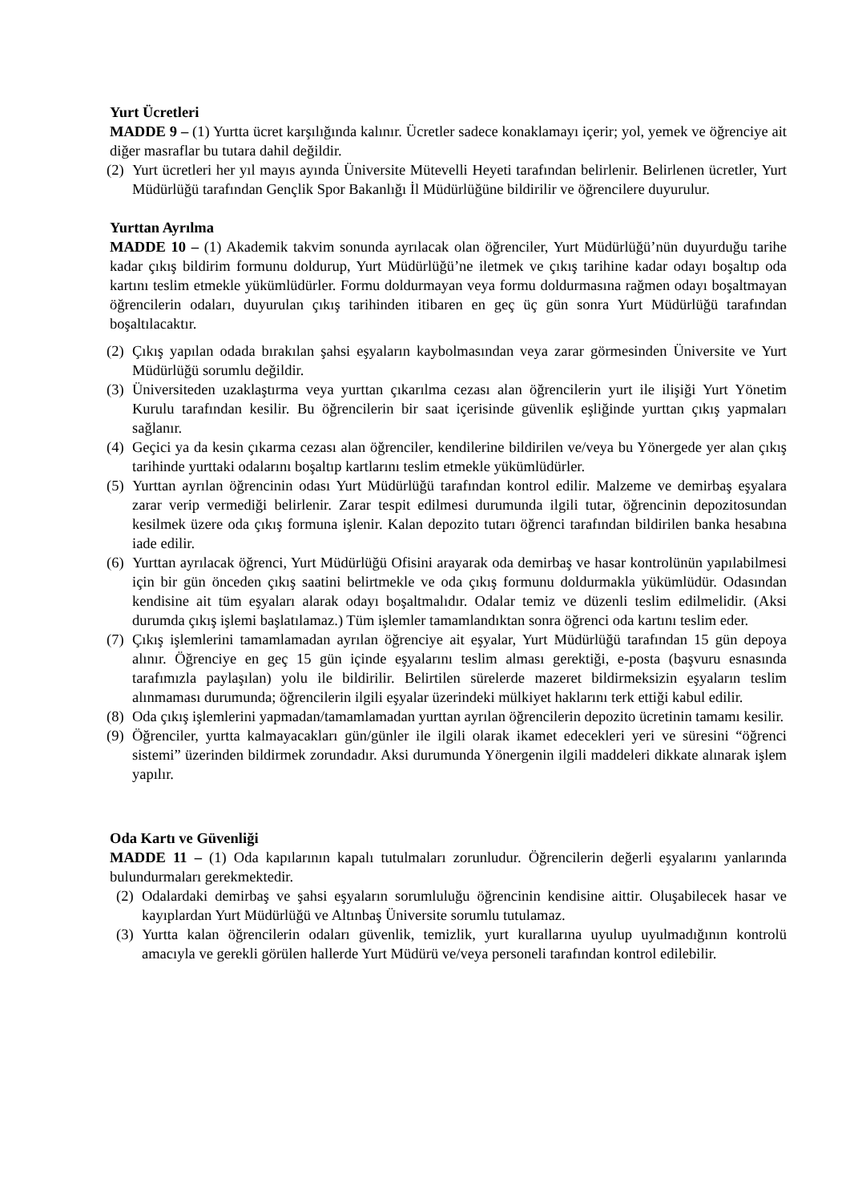Yurt Ücretleri
MADDE 9 – (1) Yurtta ücret karşılığında kalınır. Ücretler sadece konaklamayı içerir; yol, yemek ve öğrenciye ait diğer masraflar bu tutara dahil değildir.
(2) Yurt ücretleri her yıl mayıs ayında Üniversite Mütevelli Heyeti tarafından belirlenir. Belirlenen ücretler, Yurt Müdürlüğü tarafından Gençlik Spor Bakanlığı İl Müdürlüğüne bildirilir ve öğrencilere duyurulur.
Yurttan Ayrılma
MADDE 10 – (1) Akademik takvim sonunda ayrılacak olan öğrenciler, Yurt Müdürlüğü’nün duyurduğu tarihe kadar çıkış bildirim formunu doldurup, Yurt Müdürlüğü’ne iletmek ve çıkış tarihine kadar odayı boşaltıp oda kartını teslim etmekle yükümlüdürler. Formu doldurmayan veya formu doldurmasına rağmen odayı boşaltmayan öğrencilerin odaları, duyurulan çıkış tarihinden itibaren en geç üç gün sonra Yurt Müdürlüğü tarafından boşaltılacaktır.
(2) Çıkış yapılan odada bırakılan şahsi eşyaların kaybolmasından veya zarar görmesinden Üniversite ve Yurt Müdürlüğü sorumlu değildir.
(3) Üniversiteden uzaklaştırma veya yurttan çıkarılma cezası alan öğrencilerin yurt ile ilişiği Yurt Yönetim Kurulu tarafından kesilir. Bu öğrencilerin bir saat içerisinde güvenlik eşliğinde yurttan çıkış yapmaları sağlanır.
(4) Geçici ya da kesin çıkarma cezası alan öğrenciler, kendilerine bildirilen ve/veya bu Yönergede yer alan çıkış tarihinde yurttaki odalarını boşaltıp kartlarını teslim etmekle yükümlüdürler.
(5) Yurttan ayrılan öğrencinin odası Yurt Müdürlüğü tarafından kontrol edilir. Malzeme ve demirbaş eşyalara zarar verip vermediği belirlenir. Zarar tespit edilmesi durumunda ilgili tutar, öğrencinin depozitosundan kesilmek üzere oda çıkış formuna işlenir. Kalan depozito tutarı öğrenci tarafından bildirilen banka hesabına iade edilir.
(6) Yurttan ayrılacak öğrenci, Yurt Müdürlüğü Ofisini arayarak oda demirbaş ve hasar kontrolünün yapılabilmesi için bir gün önceden çıkış saatini belirtmekle ve oda çıkış formunu doldurmakla yükümlüdür. Odasından kendisine ait tüm eşyaları alarak odayı boşaltmalıdır. Odalar temiz ve düzenli teslim edilmelidir. (Aksi durumda çıkış işlemi başlatılamaz.) Tüm işlemler tamamlandıktan sonra öğrenci oda kartını teslim eder.
(7) Çıkış işlemlerini tamamlamadan ayrılan öğrenciye ait eşyalar, Yurt Müdürlüğü tarafından 15 gün depoya alınır. Öğrenciye en geç 15 gün içinde eşyalarını teslim alması gerektiği, e-posta (başvuru esnasında tarafımızla paylaşılan) yolu ile bildirilir. Belirtilen sürelerde mazeret bildirmeksizin eşyaların teslim alınmaması durumunda; öğrencilerin ilgili eşyalar üzerindeki mülkiyet haklarını terk ettiği kabul edilir.
(8) Oda çıkış işlemlerini yapmadan/tamamlamadan yurttan ayrılan öğrencilerin depozito ücretinin tamamı kesilir.
(9) Öğrenciler, yurtta kalmayacakları gün/günler ile ilgili olarak ikamet edecekleri yeri ve süresini “öğrenci sistemi” üzerinden bildirmek zorundadır. Aksi durumunda Yönergenin ilgili maddeleri dikkate alınarak işlem yapılır.
Oda Kartı ve Güvenliği
MADDE 11 – (1) Oda kapılarının kapalı tutulmaları zorunludur. Öğrencilerin değerli eşyalarını yanlarında bulundurmaları gerekmektedir.
(2) Odalardaki demirbaş ve şahsi eşyaların sorumluluğu öğrencinin kendisine aittir. Oluşabilecek hasar ve kayıplardan Yurt Müdürlüğü ve Altınbaş Üniversite sorumlu tutulamaz.
(3) Yurtta kalan öğrencilerin odaları güvenlik, temizlik, yurt kurallarına uyulup uyulmadığının kontrolü amacıyla ve gerekli görülen hallerde Yurt Müdürü ve/veya personeli tarafından kontrol edilebilir.